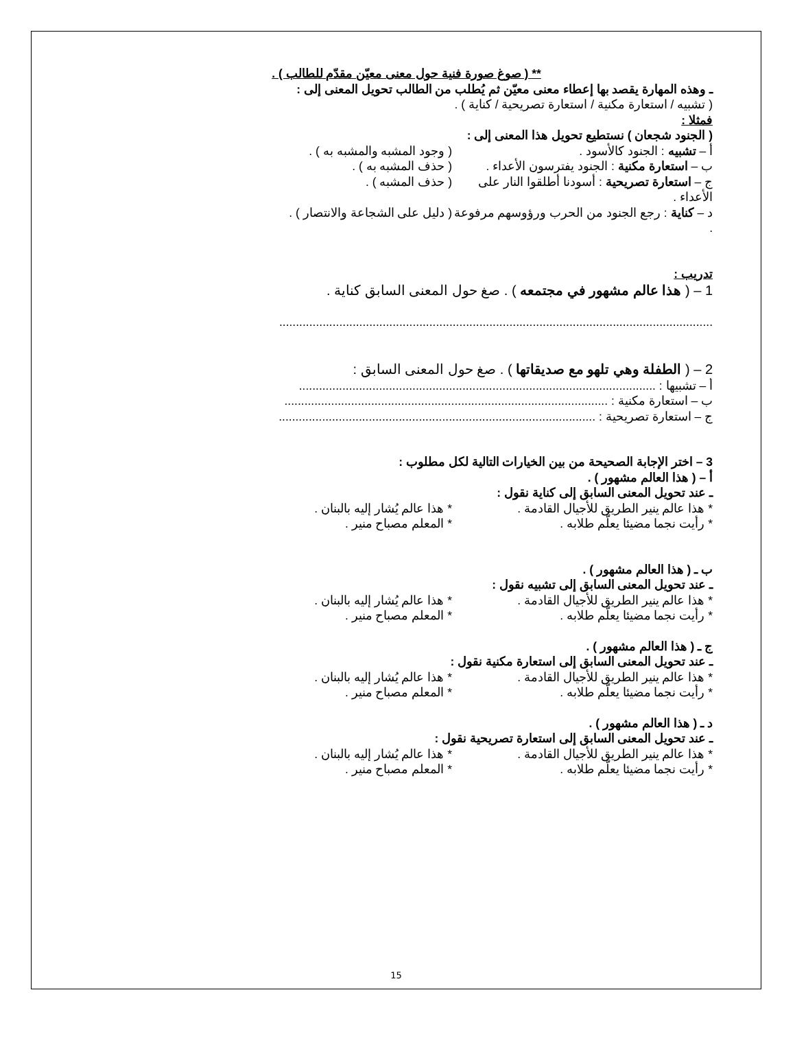** ( صوغ صورة فنية حول معنى معيّن مقدّم للطالب ) .
ـ وهذه المهارة يقصد بها إعطاء معنى معيّن ثم يُطلب من الطالب تحويل المعنى إلى :
( تشبيه / استعارة مكنية / استعارة تصريحية / كناية ) .
فمثلا :
( الجنود شجعان ) نستطيع تحويل هذا المعنى إلى :
أ – تشبيه : الجنود كالأسود . ( وجود المشبه والمشبه به ) .
ب – استعارة مكنية : الجنود يفترسون الأعداء . ( حذف المشبه به ) .
ج – استعارة تصريحية : أسودنا أطلقوا النار على الأعداء . ( حذف المشبه ) .
د – كناية : رجع الجنود من الحرب ورؤوسهم مرفوعة . ( دليل على الشجاعة والانتصار ) .
تدريب :
1 – ( هذا عالم مشهور في مجتمعه ) . صغ حول المعنى السابق كناية .
..................................................................................................................................
2 – ( الطفلة وهي تلهو مع صديقاتها ) . صغ حول المعنى السابق :
أ – تشبيها : ...........................................................................................................
ب – استعارة مكنية : .................................................................................................
ج – استعارة تصريحية : ...............................................................................................
3 – اختر الإجابة الصحيحة من بين الخيارات التالية لكل مطلوب :
أ – ( هذا العالم مشهور ) .
ـ عند تحويل المعنى السابق إلى كناية نقول :
* هذا عالم ينير الطريق للأجيال القادمة . * هذا عالم يُشار إليه بالبنان .
* رأيت نجما مضيئا يعلّم طلابه . * المعلم مصباح منير .
ب ـ ( هذا العالم مشهور ) .
ـ عند تحويل المعنى السابق إلى تشبيه نقول :
* هذا عالم ينير الطريق للأجيال القادمة . * هذا عالم يُشار إليه بالبنان .
* رأيت نجما مضيئا يعلّم طلابه . * المعلم مصباح منير .
ج ـ ( هذا العالم مشهور ) .
ـ عند تحويل المعنى السابق إلى استعارة مكنية نقول :
* هذا عالم ينير الطريق للأجيال القادمة . * هذا عالم يُشار إليه بالبنان .
* رأيت نجما مضيئا يعلّم طلابه . * المعلم مصباح منير .
د ـ ( هذا العالم مشهور ) .
ـ عند تحويل المعنى السابق إلى استعارة تصريحية نقول :
* هذا عالم ينير الطريق للأجيال القادمة . * هذا عالم يُشار إليه بالبنان .
* رأيت نجما مضيئا يعلّم طلابه . * المعلم مصباح منير .
15